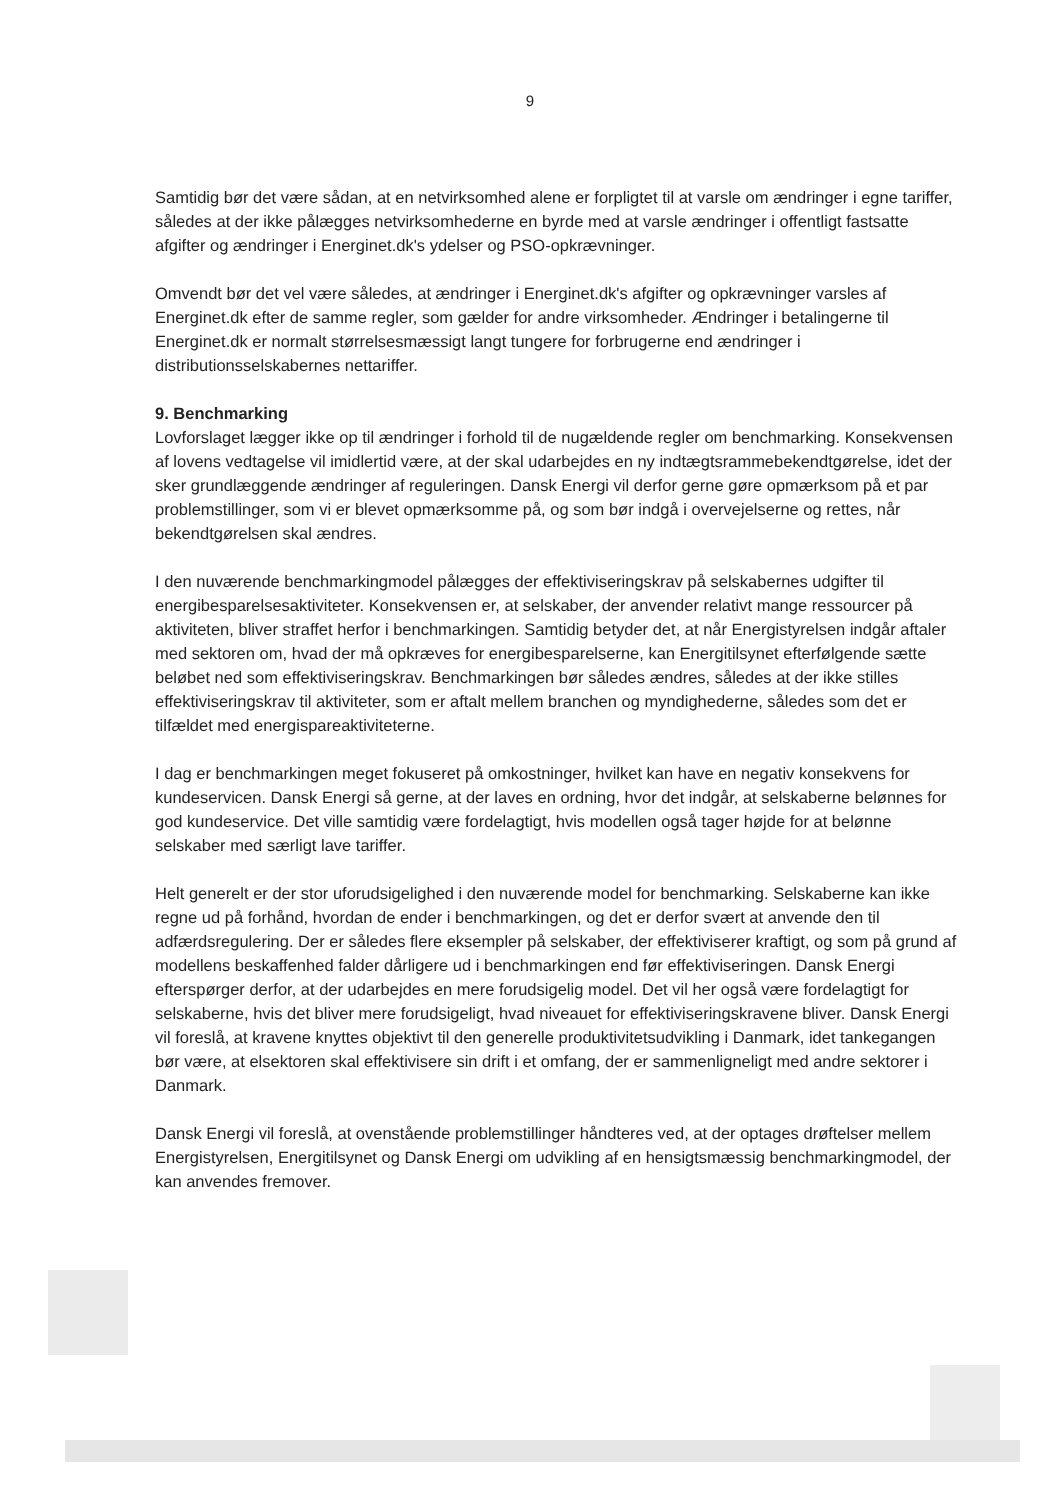9
Samtidig bør det være sådan, at en netvirksomhed alene er forpligtet til at varsle om ændringer i egne tariffer, således at der ikke pålægges netvirksomhederne en byrde med at varsle ændringer i offentligt fastsatte afgifter og ændringer i Energinet.dk's ydelser og PSO-opkrævninger.
Omvendt bør det vel være således, at ændringer i Energinet.dk's afgifter og opkrævninger varsles af Energinet.dk efter de samme regler, som gælder for andre virksomheder. Ændringer i betalingerne til Energinet.dk er normalt størrelsesmæssigt langt tungere for forbrugerne end ændringer i distributionsselskabernes nettariffer.
9. Benchmarking
Lovforslaget lægger ikke op til ændringer i forhold til de nugældende regler om benchmarking. Konsekvensen af lovens vedtagelse vil imidlertid være, at der skal udarbejdes en ny indtægtsrammebekendtgørelse, idet der sker grundlæggende ændringer af reguleringen. Dansk Energi vil derfor gerne gøre opmærksom på et par problemstillinger, som vi er blevet opmærksomme på, og som bør indgå i overvejelserne og rettes, når bekendtgørelsen skal ændres.
I den nuværende benchmarkingmodel pålægges der effektiviseringskrav på selskabernes udgifter til energibesparelsesaktiviteter. Konsekvensen er, at selskaber, der anvender relativt mange ressourcer på aktiviteten, bliver straffet herfor i benchmarkingen. Samtidig betyder det, at når Energistyrelsen indgår aftaler med sektoren om, hvad der må opkræves for energibesparelserne, kan Energitilsynet efterfølgende sætte beløbet ned som effektiviseringskrav. Benchmarkingen bør således ændres, således at der ikke stilles effektiviseringskrav til aktiviteter, som er aftalt mellem branchen og myndighederne, således som det er tilfældet med energispareaktiviteterne.
I dag er benchmarkingen meget fokuseret på omkostninger, hvilket kan have en negativ konsekvens for kundeservicen. Dansk Energi så gerne, at der laves en ordning, hvor det indgår, at selskaberne belønnes for god kundeservice. Det ville samtidig være fordelagtigt, hvis modellen også tager højde for at belønne selskaber med særligt lave tariffer.
Helt generelt er der stor uforudsigelighed i den nuværende model for benchmarking. Selskaberne kan ikke regne ud på forhånd, hvordan de ender i benchmarkingen, og det er derfor svært at anvende den til adfærdsregulering. Der er således flere eksempler på selskaber, der effektiviserer kraftigt, og som på grund af modellens beskaffenhed falder dårligere ud i benchmarkingen end før effektiviseringen. Dansk Energi efterspørger derfor, at der udarbejdes en mere forudsigelig model. Det vil her også være fordelagtigt for selskaberne, hvis det bliver mere forudsigeligt, hvad niveauet for effektiviseringskravene bliver. Dansk Energi vil foreslå, at kravene knyttes objektivt til den generelle produktivitetsudvikling i Danmark, idet tankegangen bør være, at elsektoren skal effektivisere sin drift i et omfang, der er sammenligneligt med andre sektorer i Danmark.
Dansk Energi vil foreslå, at ovenstående problemstillinger håndteres ved, at der optages drøftelser mellem Energistyrelsen, Energitilsynet og Dansk Energi om udvikling af en hensigtsmæssig benchmarkingmodel, der kan anvendes fremover.